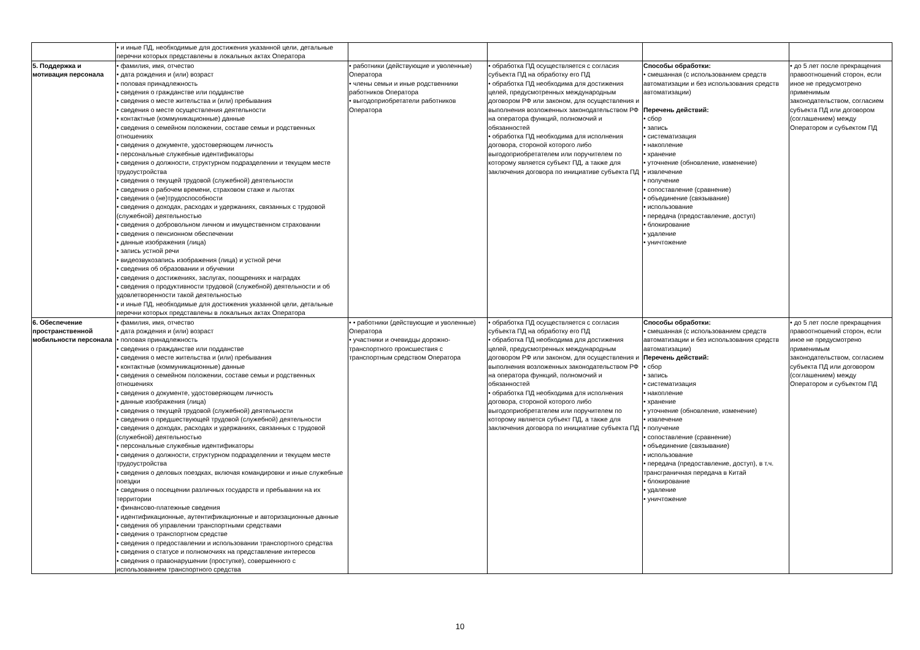| | • и иные ПД, необходимые для достижения указанной цели, детальные перечни которых представлены в локальных актах Оператора | | | | |
| 5. Поддержка и мотивация персонала | • фамилия, имя, отчество • дата рождения и (или) возраст • половая принадлежность • сведения о гражданстве или подданстве • сведения о месте жительства и (или) пребывания • сведения о месте осуществления деятельности • контактные (коммуникационные) данные • сведения о семейном положении, составе семьи и родственных отношениях • сведения о документе, удостоверяющем личность • персональные служебные идентификаторы • сведения о должности, структурном подразделении и текущем месте трудоустройства • сведения о текущей трудовой (служебной) деятельности • сведения о рабочем времени, страховом стаже и льготах • сведения о (не)трудоспособности • сведения о доходах, расходах и удержаниях, связанных с трудовой (служебной) деятельностью • сведения о добровольном личном и имущественном страховании • сведения о пенсионном обеспечении • данные изображения (лица) • запись устной речи • видеозвукозапись изображения (лица) и устной речи • сведения об образовании и обучении • сведения о достижениях, заслугах, поощрениях и наградах • сведения о продуктивности трудовой (служебной) деятельности и об удовлетворенности такой деятельностью • и иные ПД, необходимые для достижения указанной цели, детальные перечни которых представлены в локальных актах Оператора | • работники (действующие и уволенные) Оператора • члены семьи и иные родственники работников Оператора • выгодоприобретатели работников Оператора | • обработка ПД осуществляется с согласия субъекта ПД на обработку его ПД • обработка ПД необходима для достижения целей, предусмотренных международным договором РФ или законом, для осуществления и выполнения возложенных законодательством РФ на оператора функций, полномочий и обязанностей • обработка ПД необходима для исполнения договора, стороной которого либо выгодоприобретателем или поручителем по которому является субъект ПД, а также для заключения договора по инициативе субъекта ПД | Способы обработки: • смешанная (с использованием средств автоматизации и без использования средств автоматизации) Перечень действий: • сбор • запись • систематизация • накопление • хранение • уточнение (обновление, изменение) • извлечение • получение • сопоставление (сравнение) • объединение (связывание) • использование • передача (предоставление, доступ) • блокирование • удаление • уничтожение | • до 5 лет после прекращения правоотношений сторон, если иное не предусмотрено применимым законодательством, согласием субъекта ПД или договором (соглашением) между Оператором и субъектом ПД |
| 6. Обеспечение пространственной мобильности персонала | • фамилия, имя, отчество • дата рождения и (или) возраст • половая принадлежность • сведения о гражданстве или подданстве • сведения о месте жительства и (или) пребывания • контактные (коммуникационные) данные • сведения о семейном положении, составе семьи и родственных отношениях • сведения о документе, удостоверяющем личность • данные изображения (лица) • сведения о текущей трудовой (служебной) деятельности • сведения о предшествующей трудовой (служебной) деятельности • сведения о доходах, расходах и удержаниях, связанных с трудовой (служебной) деятельностью • персональные служебные идентификаторы • сведения о должности, структурном подразделении и текущем месте трудоустройства • сведения о деловых поездках, включая командировки и иные служебные поездки • сведения о посещении различных государств и пребывании на их территории • финансово-платежные сведения • идентификационные, аутентификационные и авторизационные данные • сведения об управлении транспортными средствами • сведения о транспортном средстве • сведения о предоставлении и использовании транспортного средства • сведения о статусе и полномочиях на представление интересов • сведения о правонарушении (проступке), совершенного с использованием транспортного средства | • • работники (действующие и уволенные) Оператора • участники и очевидцы дорожно-транспортного происшествия с транспортным средством Оператора | • обработка ПД осуществляется с согласия субъекта ПД на обработку его ПД • обработка ПД необходима для достижения целей, предусмотренных международным договором РФ или законом, для осуществления и выполнения возложенных законодательством РФ на оператора функций, полномочий и обязанностей • обработка ПД необходима для исполнения договора, стороной которого либо выгодоприобретателем или поручителем по которому является субъект ПД, а также для заключения договора по инициативе субъекта ПД | Способы обработки: • смешанная (с использованием средств автоматизации и без использования средств автоматизации) Перечень действий: • сбор • запись • систематизация • накопление • хранение • уточнение (обновление, изменение) • извлечение • получение • сопоставление (сравнение) • объединение (связывание) • использование • передача (предоставление, доступ), в т.ч. трансграничная передача в Китай • блокирование • удаление • уничтожение | • до 5 лет после прекращения правоотношений сторон, если иное не предусмотрено применимым законодательством, согласием субъекта ПД или договором (соглашением) между Оператором и субъектом ПД |
10